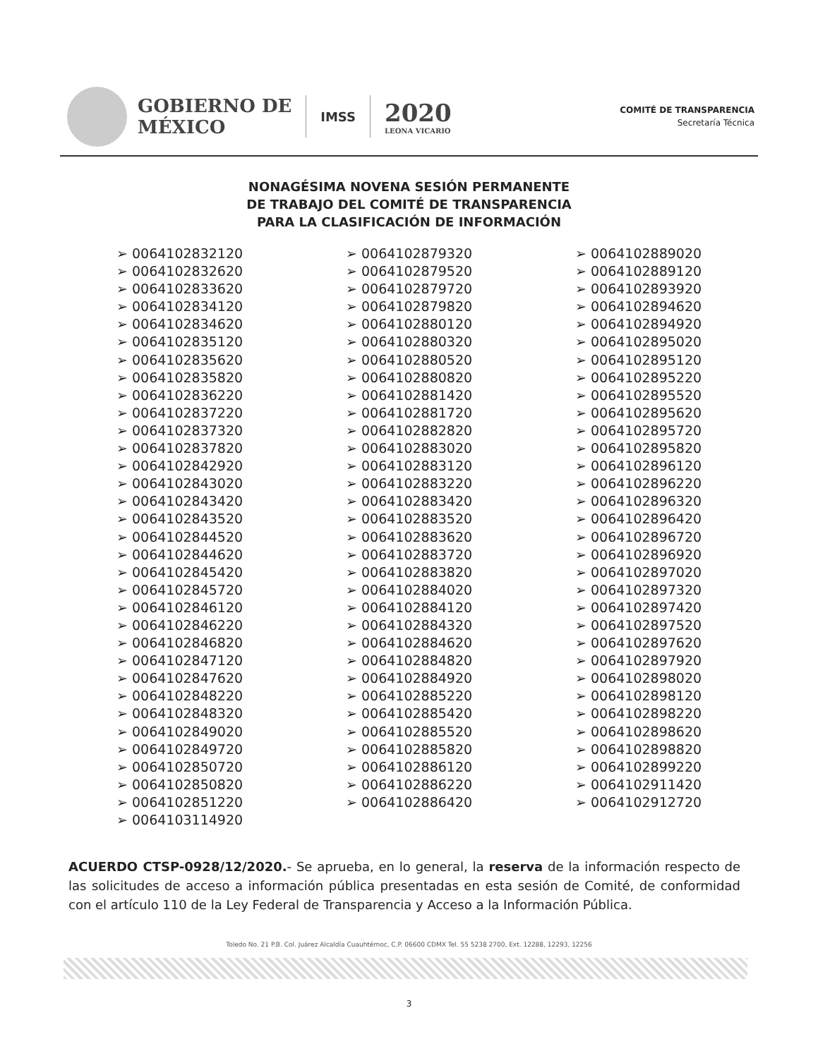GOBIERNO DE
MÉXICO
IMSS
2020
LEONA VICARIO
COMITÉ DE TRANSPARENCIA
Secretaría Técnica
NONAGÉSIMA NOVENA SESIÓN PERMANENTE
DE TRABAJO DEL COMITÉ DE TRANSPARENCIA
PARA LA CLASIFICACIÓN DE INFORMACIÓN
➢ 0064102832120
➢ 0064102832620
➢ 0064102833620
➢ 0064102834120
➢ 0064102834620
➢ 0064102835120
➢ 0064102835620
➢ 0064102835820
➢ 0064102836220
➢ 0064102837220
➢ 0064102837320
➢ 0064102837820
➢ 0064102842920
➢ 0064102843020
➢ 0064102843420
➢ 0064102843520
➢ 0064102844520
➢ 0064102844620
➢ 0064102845420
➢ 0064102845720
➢ 0064102846120
➢ 0064102846220
➢ 0064102846820
➢ 0064102847120
➢ 0064102847620
➢ 0064102848220
➢ 0064102848320
➢ 0064102849020
➢ 0064102849720
➢ 0064102850720
➢ 0064102850820
➢ 0064102851220
➢ 0064103114920
➢ 0064102879320
➢ 0064102879520
➢ 0064102879720
➢ 0064102879820
➢ 0064102880120
➢ 0064102880320
➢ 0064102880520
➢ 0064102880820
➢ 0064102881420
➢ 0064102881720
➢ 0064102882820
➢ 0064102883020
➢ 0064102883120
➢ 0064102883220
➢ 0064102883420
➢ 0064102883520
➢ 0064102883620
➢ 0064102883720
➢ 0064102883820
➢ 0064102884020
➢ 0064102884120
➢ 0064102884320
➢ 0064102884620
➢ 0064102884820
➢ 0064102884920
➢ 0064102885220
➢ 0064102885420
➢ 0064102885520
➢ 0064102885820
➢ 0064102886120
➢ 0064102886220
➢ 0064102886420
➢ 0064102889020
➢ 0064102889120
➢ 0064102893920
➢ 0064102894620
➢ 0064102894920
➢ 0064102895020
➢ 0064102895120
➢ 0064102895220
➢ 0064102895520
➢ 0064102895620
➢ 0064102895720
➢ 0064102895820
➢ 0064102896120
➢ 0064102896220
➢ 0064102896320
➢ 0064102896420
➢ 0064102896720
➢ 0064102896920
➢ 0064102897020
➢ 0064102897320
➢ 0064102897420
➢ 0064102897520
➢ 0064102897620
➢ 0064102897920
➢ 0064102898020
➢ 0064102898120
➢ 0064102898220
➢ 0064102898620
➢ 0064102898820
➢ 0064102899220
➢ 0064102911420
➢ 0064102912720
ACUERDO CTSP-0928/12/2020.- Se aprueba, en lo general, la reserva de la información respecto de las solicitudes de acceso a información pública presentadas en esta sesión de Comité, de conformidad con el artículo 110 de la Ley Federal de Transparencia y Acceso a la Información Pública.
Toledo No. 21 P.B. Col. Juárez Alcaldía Cuauhtémoc, C.P. 06600 CDMX Tel. 55 5238 2700, Ext. 12288, 12293, 12256
3